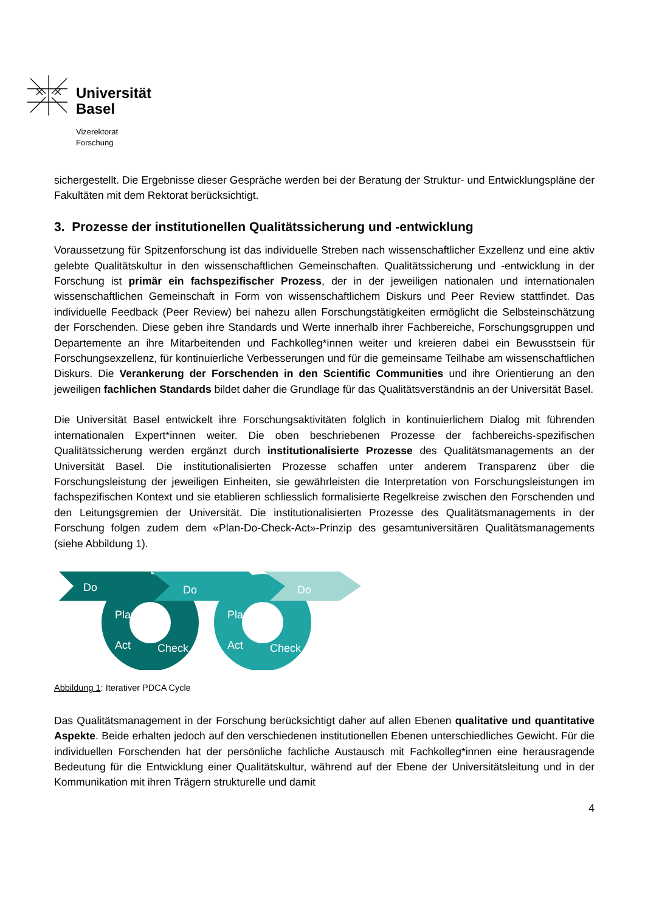Universität
Basel
Vizerektorat
Forschung
sichergestellt. Die Ergebnisse dieser Gespräche werden bei der Beratung der Struktur- und Entwicklungspläne der Fakultäten mit dem Rektorat berücksichtigt.
3. Prozesse der institutionellen Qualitätssicherung und -entwicklung
Voraussetzung für Spitzenforschung ist das individuelle Streben nach wissenschaftlicher Exzellenz und eine aktiv gelebte Qualitätskultur in den wissenschaftlichen Gemeinschaften. Qualitätssicherung und -entwicklung in der Forschung ist primär ein fachspezifischer Prozess, der in der jeweiligen nationalen und internationalen wissenschaftlichen Gemeinschaft in Form von wissenschaftlichem Diskurs und Peer Review stattfindet. Das individuelle Feedback (Peer Review) bei nahezu allen Forschungstätigkeiten ermöglicht die Selbsteinschätzung der Forschenden. Diese geben ihre Standards und Werte innerhalb ihrer Fachbereiche, Forschungsgruppen und Departemente an ihre Mitarbeitenden und Fachkolleg*innen weiter und kreieren dabei ein Bewusstsein für Forschungsexzellenz, für kontinuierliche Verbesserungen und für die gemeinsame Teilhabe am wissenschaftlichen Diskurs. Die Verankerung der Forschenden in den Scientific Communities und ihre Orientierung an den jeweiligen fachlichen Standards bildet daher die Grundlage für das Qualitätsverständnis an der Universität Basel.
Die Universität Basel entwickelt ihre Forschungsaktivitäten folglich in kontinuierlichem Dialog mit führenden internationalen Expert*innen weiter. Die oben beschriebenen Prozesse der fachbereichs-spezifischen Qualitätssicherung werden ergänzt durch institutionalisierte Prozesse des Qualitätsmanagements an der Universität Basel. Die institutionalisierten Prozesse schaffen unter anderem Transparenz über die Forschungsleistung der jeweiligen Einheiten, sie gewährleisten die Interpretation von Forschungsleistungen im fachspezifischen Kontext und sie etablieren schliesslich formalisierte Regelkreise zwischen den Forschenden und den Leitungsgremien der Universität. Die institutionalisierten Prozesse des Qualitätsmanagements in der Forschung folgen zudem dem «Plan-Do-Check-Act»-Prinzip des gesamtuniversitären Qualitätsmanagements (siehe Abbildung 1).
Do
Do
Do
Plan
Plan
Act
Act
Check
Check
Abbildung 1: Iterativer PDCA Cycle
Das Qualitätsmanagement in der Forschung berücksichtigt daher auf allen Ebenen qualitative und quantitative Aspekte. Beide erhalten jedoch auf den verschiedenen institutionellen Ebenen unterschiedliches Gewicht. Für die individuellen Forschenden hat der persönliche fachliche Austausch mit Fachkolleg*innen eine herausragende Bedeutung für die Entwicklung einer Qualitätskultur, während auf der Ebene der Universitätsleitung und in der Kommunikation mit ihren Trägern strukturelle und damit
4